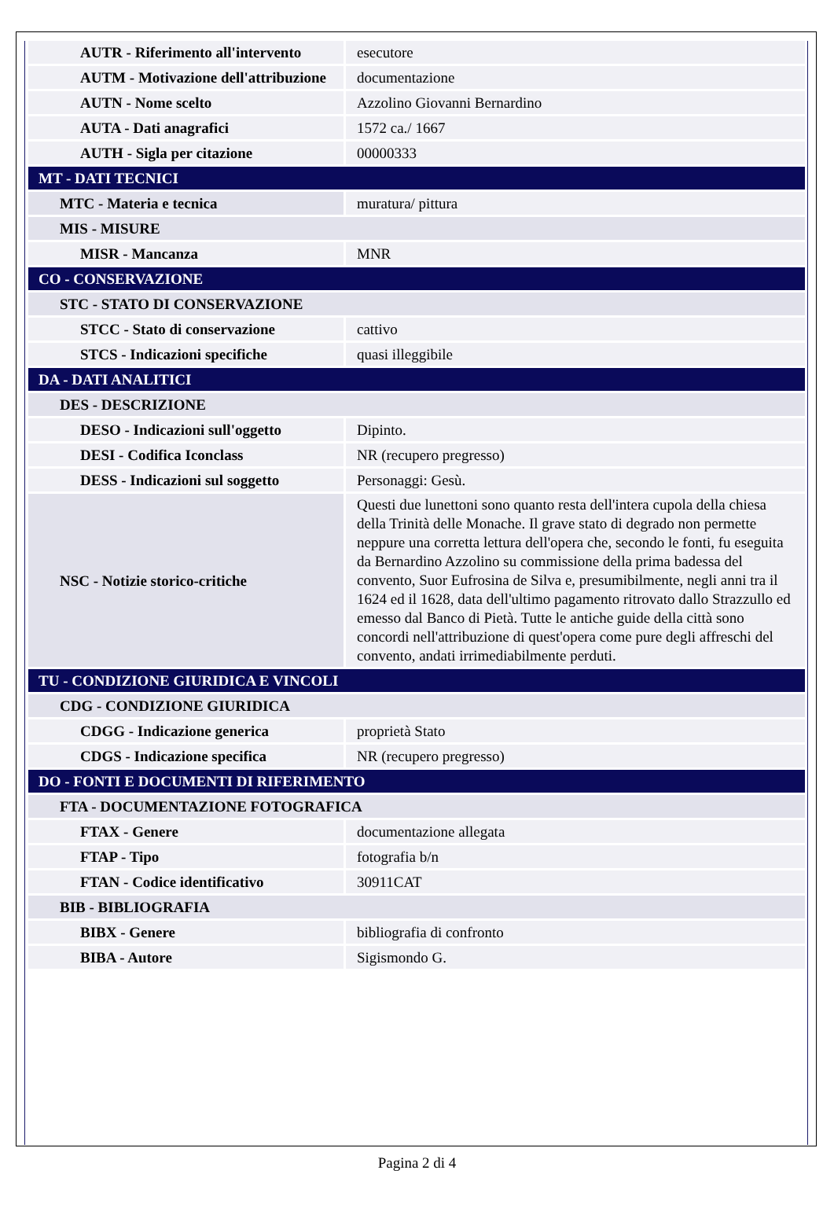| AUTR - Riferimento all'intervento | esecutore |
| AUTM - Motivazione dell'attribuzione | documentazione |
| AUTN - Nome scelto | Azzolino Giovanni Bernardino |
| AUTA - Dati anagrafici | 1572 ca./ 1667 |
| AUTH - Sigla per citazione | 00000333 |
| MT - DATI TECNICI | |
| MTC - Materia e tecnica | muratura/ pittura |
| MIS - MISURE | |
| MISR - Mancanza | MNR |
| CO - CONSERVAZIONE | |
| STC - STATO DI CONSERVAZIONE | |
| STCC - Stato di conservazione | cattivo |
| STCS - Indicazioni specifiche | quasi illeggibile |
| DA - DATI ANALITICI | |
| DES - DESCRIZIONE | |
| DESO - Indicazioni sull'oggetto | Dipinto. |
| DESI - Codifica Iconclass | NR (recupero pregresso) |
| DESS - Indicazioni sul soggetto | Personaggi: Gesù. |
| NSC - Notizie storico-critiche | Questi due lunettoni sono quanto resta dell'intera cupola della chiesa della Trinità delle Monache. Il grave stato di degrado non permette neppure una corretta lettura dell'opera che, secondo le fonti, fu eseguita da Bernardino Azzolino su commissione della prima badessa del convento, Suor Eufrosina de Silva e, presumibilmente, negli anni tra il 1624 ed il 1628, data dell'ultimo pagamento ritrovato dallo Strazzullo ed emesso dal Banco di Pietà. Tutte le antiche guide della città sono concordi nell'attribuzione di quest'opera come pure degli affreschi del convento, andati irrimediabilmente perduti. |
| TU - CONDIZIONE GIURIDICA E VINCOLI | |
| CDG - CONDIZIONE GIURIDICA | |
| CDGG - Indicazione generica | proprietà Stato |
| CDGS - Indicazione specifica | NR (recupero pregresso) |
| DO - FONTI E DOCUMENTI DI RIFERIMENTO | |
| FTA - DOCUMENTAZIONE FOTOGRAFICA | |
| FTAX - Genere | documentazione allegata |
| FTAP - Tipo | fotografia b/n |
| FTAN - Codice identificativo | 30911CAT |
| BIB - BIBLIOGRAFIA | |
| BIBX - Genere | bibliografia di confronto |
| BIBA - Autore | Sigismondo G. |
Pagina 2 di 4